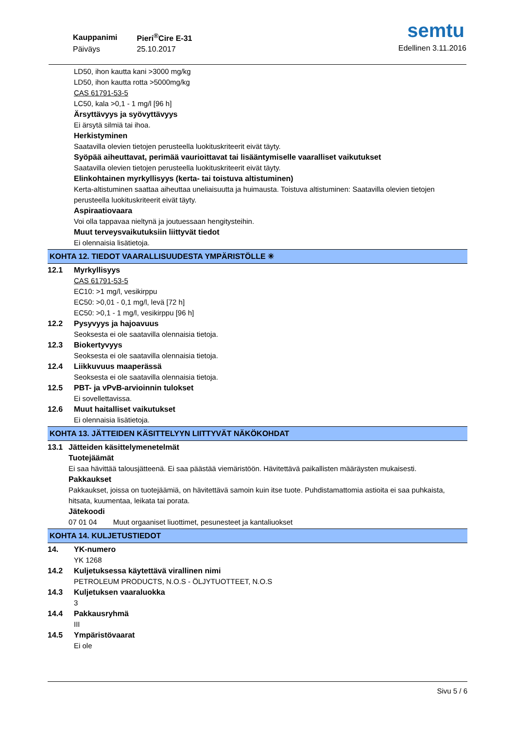| Kauppanimi | Pieri<sup>®</sup>Cire E-31 |
| Päiväys | 25.10.2017 |
semtu
Edellinen 3.11.2016
LD50, ihon kautta kani >3000 mg/kg
LD50, ihon kautta rotta >5000mg/kg
CAS 61791-53-5
LC50, kala >0,1 - 1 mg/l [96 h]
Ärsyttävyys ja syövyttävyys
Ei ärsytä silmiä tai ihoa.
Herkistyminen
Saatavilla olevien tietojen perusteella luokituskriteerit eivät täyty.
Syöpää aiheuttavat, perimää vaurioittavat tai lisääntymiselle vaaralliset vaikutukset
Saatavilla olevien tietojen perusteella luokituskriteerit eivät täyty.
Elinkohtainen myrkyllisyys (kerta- tai toistuva altistuminen)
Kerta-altistuminen saattaa aiheuttaa uneliaisuutta ja huimausta. Toistuva altistuminen: Saatavilla olevien tietojen perusteella luokituskriteerit eivät täyty.
Aspiraatiovaara
Voi olla tappavaa nieltynä ja joutuessaan hengitysteihin.
Muut terveysvaikutuksiin liittyvät tiedot
Ei olennaisia lisätietoja.
KOHTA 12. TIEDOT VAARALLISUUDESTA YMPÄRISTÖLLE ✳
12.1 Myrkyllisyys
CAS 61791-53-5
EC10: >1 mg/l, vesikirppu
EC50: >0,01 - 0,1 mg/l, levä [72 h]
EC50: >0,1 - 1 mg/l, vesikirppu [96 h]
12.2 Pysyvyys ja hajoavuus
Seoksesta ei ole saatavilla olennaisia tietoja.
12.3 Biokertyvyys
Seoksesta ei ole saatavilla olennaisia tietoja.
12.4 Liikkuvuus maaperässä
Seoksesta ei ole saatavilla olennaisia tietoja.
12.5 PBT- ja vPvB-arvioinnin tulokset
Ei sovellettavissa.
12.6 Muut haitalliset vaikutukset
Ei olennaisia lisätietoja.
KOHTA 13. JÄTTEIDEN KÄSITTELYYN LIITTYVÄT NÄKÖKOHDAT
13.1 Jätteiden käsittelymenetelmät
Tuotejäämät
Ei saa hävittää talousjätteenä. Ei saa päästää viemäristöön. Hävitettävä paikallisten määräysten mukaisesti.
Pakkaukset
Pakkaukset, joissa on tuotejäämiä, on hävitettävä samoin kuin itse tuote. Puhdistamattomia astioita ei saa puhkaista, hitsata, kuumentaa, leikata tai porata.
Jätekoodi
07 01 04 Muut orgaaniset liuottimet, pesunesteet ja kantaliuokset
KOHTA 14. KULJETUSTIEDOT
14. YK-numero
YK 1268
14.2 Kuljetuksessa käytettävä virallinen nimi
PETROLEUM PRODUCTS, N.O.S - ÖLJYTUOTTEET, N.O.S
14.3 Kuljetuksen vaaraluokka
3
14.4 Pakkausryhmä
III
14.5 Ympäristövaarat
Ei ole
Sivu 5 / 6